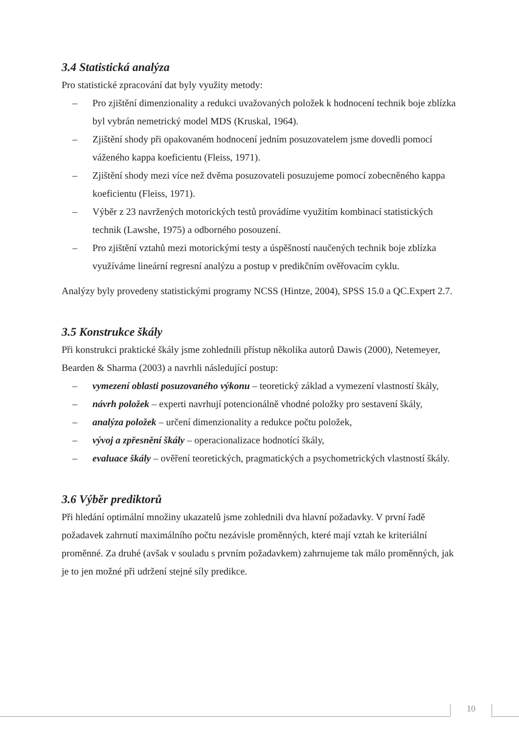3.4 Statistická analýza
Pro statistické zpracování dat byly využity metody:
– Pro zjištění dimenzionality a redukci uvažovaných položek k hodnocení technik boje zblízka byl vybrán nemetrický model MDS (Kruskal, 1964).
– Zjištění shody při opakovaném hodnocení jedním posuzovatelem jsme dovedli pomocí váženého kappa koeficientu (Fleiss, 1971).
– Zjištění shody mezi více než dvěma posuzovateli posuzujeme pomocí zobecněného kappa koeficientu (Fleiss, 1971).
– Výběr z 23 navržených motorických testů provádíme využitím kombinací statistických technik (Lawshe, 1975) a odborného posouzení.
– Pro zjištění vztahů mezi motorickými testy a úspěšností naučených technik boje zblízka využíváme lineární regresní analýzu a postup v predikčním ověřovacím cyklu.
Analýzy byly provedeny statistickými programy NCSS (Hintze, 2004), SPSS 15.0 a QC.Expert 2.7.
3.5 Konstrukce škály
Při konstrukci praktické škály jsme zohlednili přístup několika autorů Dawis (2000), Netemeyer, Bearden & Sharma (2003) a navrhli následující postup:
– vymezení oblasti posuzovaného výkonu – teoretický základ a vymezení vlastností škály,
– návrh položek – experti navrhují potencionálně vhodné položky pro sestavení škály,
– analýza položek – určení dimenzionality a redukce počtu položek,
– vývoj a zpřesnění škály – operacionalizace hodnotící škály,
– evaluace škály – ověření teoretických, pragmatických a psychometrických vlastností škály.
3.6 Výběr prediktorů
Při hledání optimální množiny ukazatelů jsme zohlednili dva hlavní požadavky. V první řadě požadavek zahrnutí maximálního počtu nezávisle proměnných, které mají vztah ke kriteriální proměnné. Za druhé (avšak v souladu s prvním požadavkem) zahrnujeme tak málo proměnných, jak je to jen možné při udržení stejné síly predikce.
10